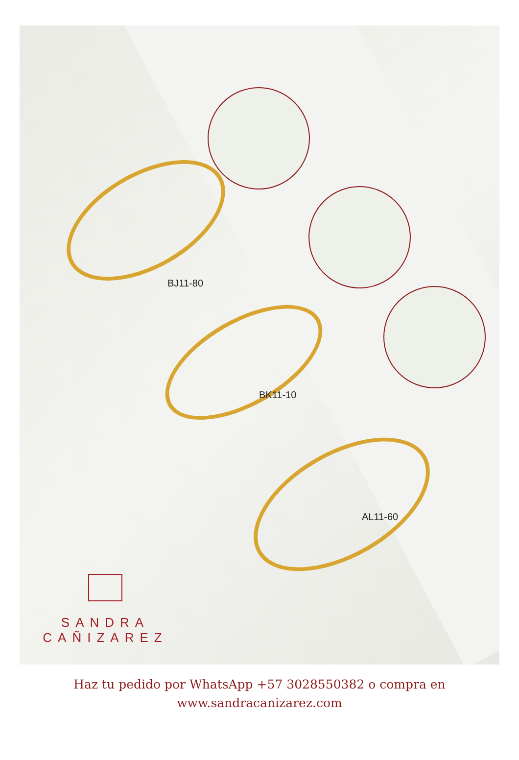BJ11-80
BK11-10
AL11-60
SANDRA
CAÑIZAREZ
Haz tu pedido por WhatsApp +57 3028550382 o compra en
www.sandracanizarez.com